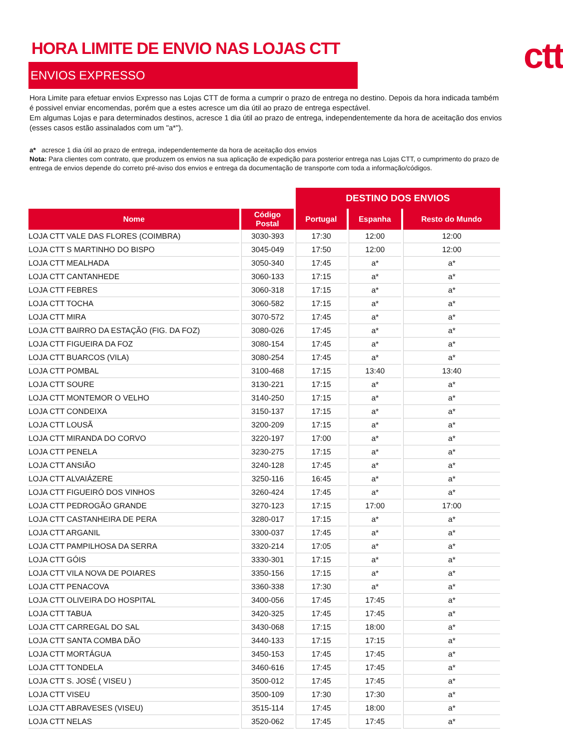HORA LIMITE DE ENVIO NAS LOJAS CTT
ctt
ENVIOS EXPRESSO
Hora Limite para efetuar envios Expresso nas Lojas CTT de forma a cumprir o prazo de entrega no destino. Depois da hora indicada também é possivel enviar encomendas, porém que a estes acresce um dia útil ao prazo de entrega espectável.
Em algumas Lojas e para determinados destinos, acresce 1 dia útil ao prazo de entrega, independentemente da hora de aceitação dos envios (esses casos estão assinalados com um "a*").
a* acresce 1 dia útil ao prazo de entrega, independentemente da hora de aceitação dos envios
Nota: Para clientes com contrato, que produzem os envios na sua aplicação de expedição para posterior entrega nas Lojas CTT, o cumprimento do prazo de entrega de envios depende do correto pré-aviso dos envios e entrega da documentação de transporte com toda a informação/códigos.
| | | DESTINO DOS ENVIOS | | |
| --- | --- | --- | --- | --- |
| Nome | Código Postal | Portugal | Espanha | Resto do Mundo |
| LOJA CTT VALE DAS FLORES (COIMBRA) | 3030-393 | 17:30 | 12:00 | 12:00 |
| LOJA CTT S MARTINHO DO BISPO | 3045-049 | 17:50 | 12:00 | 12:00 |
| LOJA CTT MEALHADA | 3050-340 | 17:45 | a* | a* |
| LOJA CTT CANTANHEDE | 3060-133 | 17:15 | a* | a* |
| LOJA CTT FEBRES | 3060-318 | 17:15 | a* | a* |
| LOJA CTT TOCHA | 3060-582 | 17:15 | a* | a* |
| LOJA CTT MIRA | 3070-572 | 17:45 | a* | a* |
| LOJA CTT BAIRRO DA ESTAÇÃO (FIG. DA FOZ) | 3080-026 | 17:45 | a* | a* |
| LOJA CTT FIGUEIRA DA FOZ | 3080-154 | 17:45 | a* | a* |
| LOJA CTT BUARCOS (VILA) | 3080-254 | 17:45 | a* | a* |
| LOJA CTT POMBAL | 3100-468 | 17:15 | 13:40 | 13:40 |
| LOJA CTT SOURE | 3130-221 | 17:15 | a* | a* |
| LOJA CTT MONTEMOR O VELHO | 3140-250 | 17:15 | a* | a* |
| LOJA CTT CONDEIXA | 3150-137 | 17:15 | a* | a* |
| LOJA CTT LOUSÃ | 3200-209 | 17:15 | a* | a* |
| LOJA CTT MIRANDA DO CORVO | 3220-197 | 17:00 | a* | a* |
| LOJA CTT PENELA | 3230-275 | 17:15 | a* | a* |
| LOJA CTT ANSIÃO | 3240-128 | 17:45 | a* | a* |
| LOJA CTT ALVAIÁZERE | 3250-116 | 16:45 | a* | a* |
| LOJA CTT FIGUEIRÓ DOS VINHOS | 3260-424 | 17:45 | a* | a* |
| LOJA CTT PEDROGÃO GRANDE | 3270-123 | 17:15 | 17:00 | 17:00 |
| LOJA CTT CASTANHEIRA DE PERA | 3280-017 | 17:15 | a* | a* |
| LOJA CTT ARGANIL | 3300-037 | 17:45 | a* | a* |
| LOJA CTT PAMPILHOSA DA SERRA | 3320-214 | 17:05 | a* | a* |
| LOJA CTT GÓIS | 3330-301 | 17:15 | a* | a* |
| LOJA CTT VILA NOVA DE POIARES | 3350-156 | 17:15 | a* | a* |
| LOJA CTT PENACOVA | 3360-338 | 17:30 | a* | a* |
| LOJA CTT OLIVEIRA DO HOSPITAL | 3400-056 | 17:45 | 17:45 | a* |
| LOJA CTT TABUA | 3420-325 | 17:45 | 17:45 | a* |
| LOJA CTT CARREGAL DO SAL | 3430-068 | 17:15 | 18:00 | a* |
| LOJA CTT SANTA COMBA DÃO | 3440-133 | 17:15 | 17:15 | a* |
| LOJA CTT MORTÁGUA | 3450-153 | 17:45 | 17:45 | a* |
| LOJA CTT TONDELA | 3460-616 | 17:45 | 17:45 | a* |
| LOJA CTT S. JOSÉ ( VISEU ) | 3500-012 | 17:45 | 17:45 | a* |
| LOJA CTT VISEU | 3500-109 | 17:30 | 17:30 | a* |
| LOJA CTT ABRAVESES (VISEU) | 3515-114 | 17:45 | 18:00 | a* |
| LOJA CTT NELAS | 3520-062 | 17:45 | 17:45 | a* |